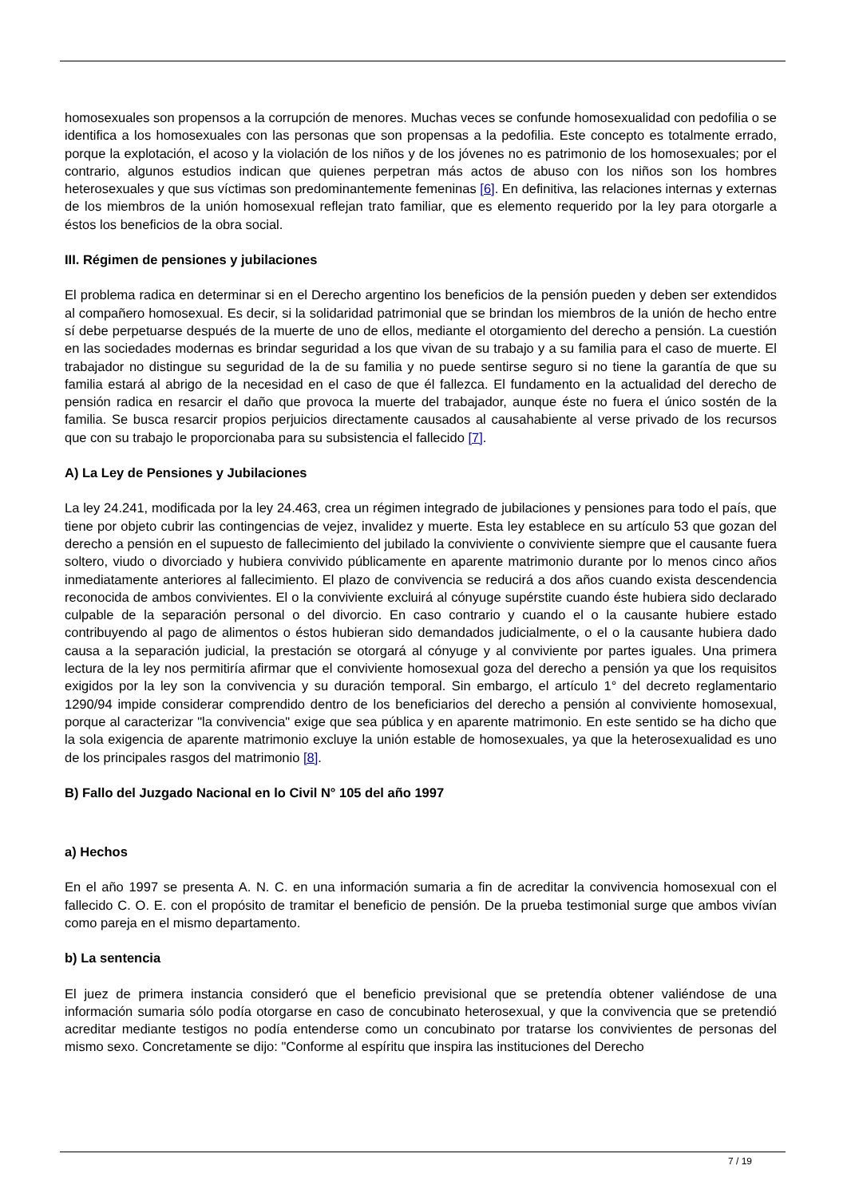homosexuales son propensos a la corrupción de menores. Muchas veces se confunde homosexualidad con pedofilia o se identifica a los homosexuales con las personas que son propensas a la pedofilia. Este concepto es totalmente errado, porque la explotación, el acoso y la violación de los niños y de los jóvenes no es patrimonio de los homosexuales; por el contrario, algunos estudios indican que quienes perpetran más actos de abuso con los niños son los hombres heterosexuales y que sus víctimas son predominantemente femeninas [6]. En definitiva, las relaciones internas y externas de los miembros de la unión homosexual reflejan trato familiar, que es elemento requerido por la ley para otorgarle a éstos los beneficios de la obra social.
III. Régimen de pensiones y jubilaciones
El problema radica en determinar si en el Derecho argentino los beneficios de la pensión pueden y deben ser extendidos al compañero homosexual. Es decir, si la solidaridad patrimonial que se brindan los miembros de la unión de hecho entre sí debe perpetuarse después de la muerte de uno de ellos, mediante el otorgamiento del derecho a pensión. La cuestión en las sociedades modernas es brindar seguridad a los que vivan de su trabajo y a su familia para el caso de muerte. El trabajador no distingue su seguridad de la de su familia y no puede sentirse seguro si no tiene la garantía de que su familia estará al abrigo de la necesidad en el caso de que él fallezca. El fundamento en la actualidad del derecho de pensión radica en resarcir el daño que provoca la muerte del trabajador, aunque éste no fuera el único sostén de la familia. Se busca resarcir propios perjuicios directamente causados al causahabiente al verse privado de los recursos que con su trabajo le proporcionaba para su subsistencia el fallecido [7].
A) La Ley de Pensiones y Jubilaciones
La ley 24.241, modificada por la ley 24.463, crea un régimen integrado de jubilaciones y pensiones para todo el país, que tiene por objeto cubrir las contingencias de vejez, invalidez y muerte. Esta ley establece en su artículo 53 que gozan del derecho a pensión en el supuesto de fallecimiento del jubilado la conviviente o conviviente siempre que el causante fuera soltero, viudo o divorciado y hubiera convivido públicamente en aparente matrimonio durante por lo menos cinco años inmediatamente anteriores al fallecimiento. El plazo de convivencia se reducirá a dos años cuando exista descendencia reconocida de ambos convivientes. El o la conviviente excluirá al cónyuge supérstite cuando éste hubiera sido declarado culpable de la separación personal o del divorcio. En caso contrario y cuando el o la causante hubiere estado contribuyendo al pago de alimentos o éstos hubieran sido demandados judicialmente, o el o la causante hubiera dado causa a la separación judicial, la prestación se otorgará al cónyuge y al conviviente por partes iguales. Una primera lectura de la ley nos permitiría afirmar que el conviviente homosexual goza del derecho a pensión ya que los requisitos exigidos por la ley son la convivencia y su duración temporal. Sin embargo, el artículo 1° del decreto reglamentario 1290/94 impide considerar comprendido dentro de los beneficiarios del derecho a pensión al conviviente homosexual, porque al caracterizar "la convivencia" exige que sea pública y en aparente matrimonio. En este sentido se ha dicho que la sola exigencia de aparente matrimonio excluye la unión estable de homosexuales, ya que la heterosexualidad es uno de los principales rasgos del matrimonio [8].
B) Fallo del Juzgado Nacional en lo Civil N° 105 del año 1997
a) Hechos
En el año 1997 se presenta A. N. C. en una información sumaria a fin de acreditar la convivencia homosexual con el fallecido C. O. E. con el propósito de tramitar el beneficio de pensión. De la prueba testimonial surge que ambos vivían como pareja en el mismo departamento.
b) La sentencia
El juez de primera instancia consideró que el beneficio previsional que se pretendía obtener valiéndose de una información sumaria sólo podía otorgarse en caso de concubinato heterosexual, y que la convivencia que se pretendió acreditar mediante testigos no podía entenderse como un concubinato por tratarse los convivientes de personas del mismo sexo. Concretamente se dijo: "Conforme al espíritu que inspira las instituciones del Derecho
7 / 19